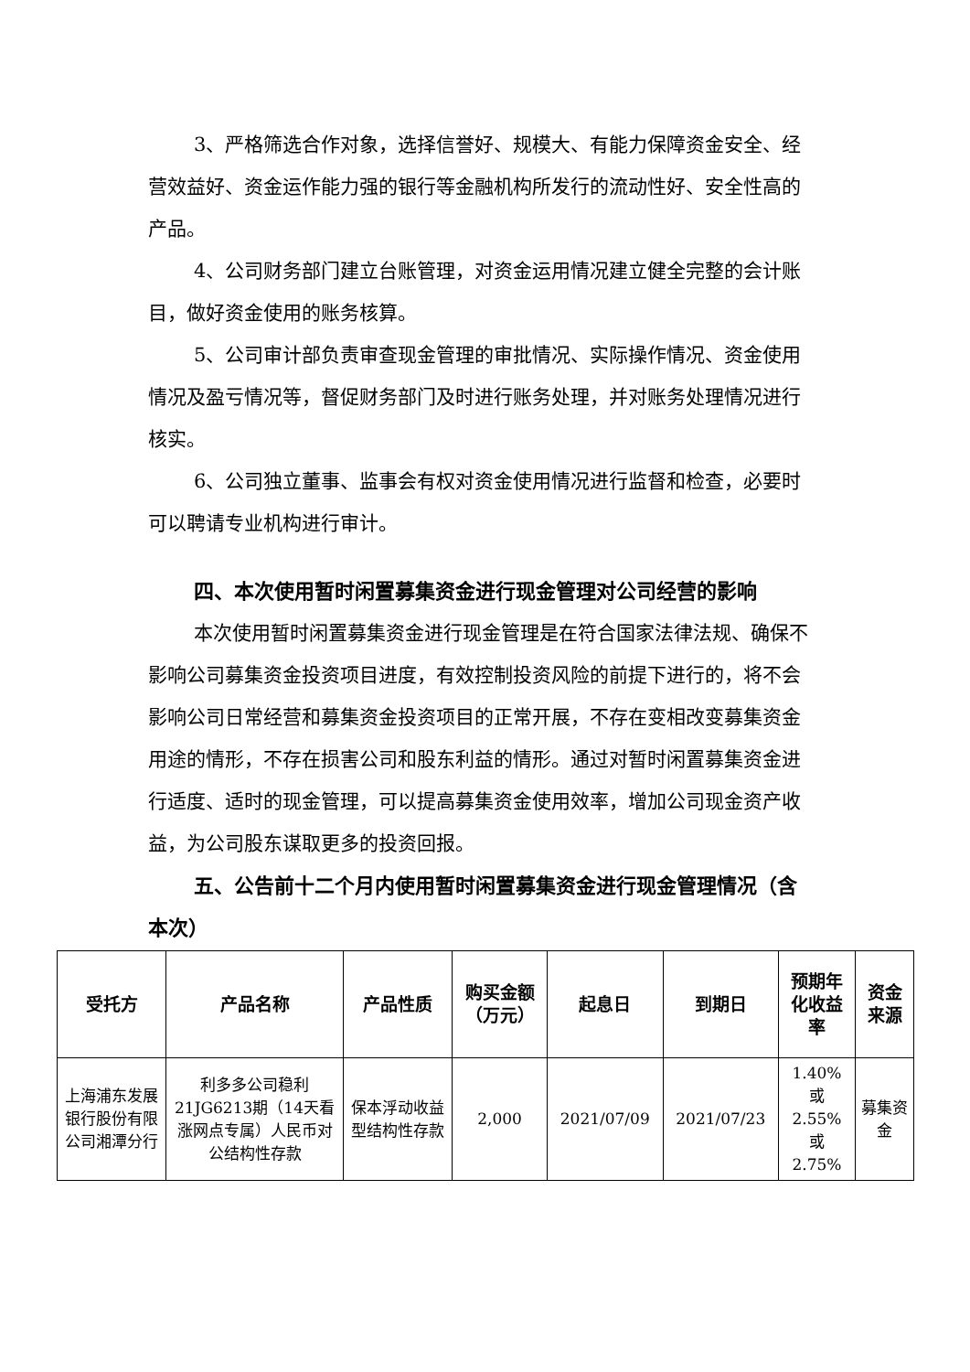3、严格筛选合作对象，选择信誉好、规模大、有能力保障资金安全、经营效益好、资金运作能力强的银行等金融机构所发行的流动性好、安全性高的产品。
4、公司财务部门建立台账管理，对资金运用情况建立健全完整的会计账目，做好资金使用的账务核算。
5、公司审计部负责审查现金管理的审批情况、实际操作情况、资金使用情况及盈亏情况等，督促财务部门及时进行账务处理，并对账务处理情况进行核实。
6、公司独立董事、监事会有权对资金使用情况进行监督和检查，必要时可以聘请专业机构进行审计。
四、本次使用暂时闲置募集资金进行现金管理对公司经营的影响
本次使用暂时闲置募集资金进行现金管理是在符合国家法律法规、确保不影响公司募集资金投资项目进度，有效控制投资风险的前提下进行的，将不会影响公司日常经营和募集资金投资项目的正常开展，不存在变相改变募集资金用途的情形，不存在损害公司和股东利益的情形。通过对暂时闲置募集资金进行适度、适时的现金管理，可以提高募集资金使用效率，增加公司现金资产收益，为公司股东谋取更多的投资回报。
五、公告前十二个月内使用暂时闲置募集资金进行现金管理情况（含本次）
| 受托方 | 产品名称 | 产品性质 | 购买金额（万元） | 起息日 | 到期日 | 预期年化收益率 | 资金来源 |
| --- | --- | --- | --- | --- | --- | --- | --- |
| 上海浦东发展银行股份有限公司湘潭分行 | 利多多公司稳利21JG6213期（14天看涨网点专属）人民币对公结构性存款 | 保本浮动收益型结构性存款 | 2,000 | 2021/07/09 | 2021/07/23 | 1.40% 或 2.55% 或 2.75% | 募集资金 |